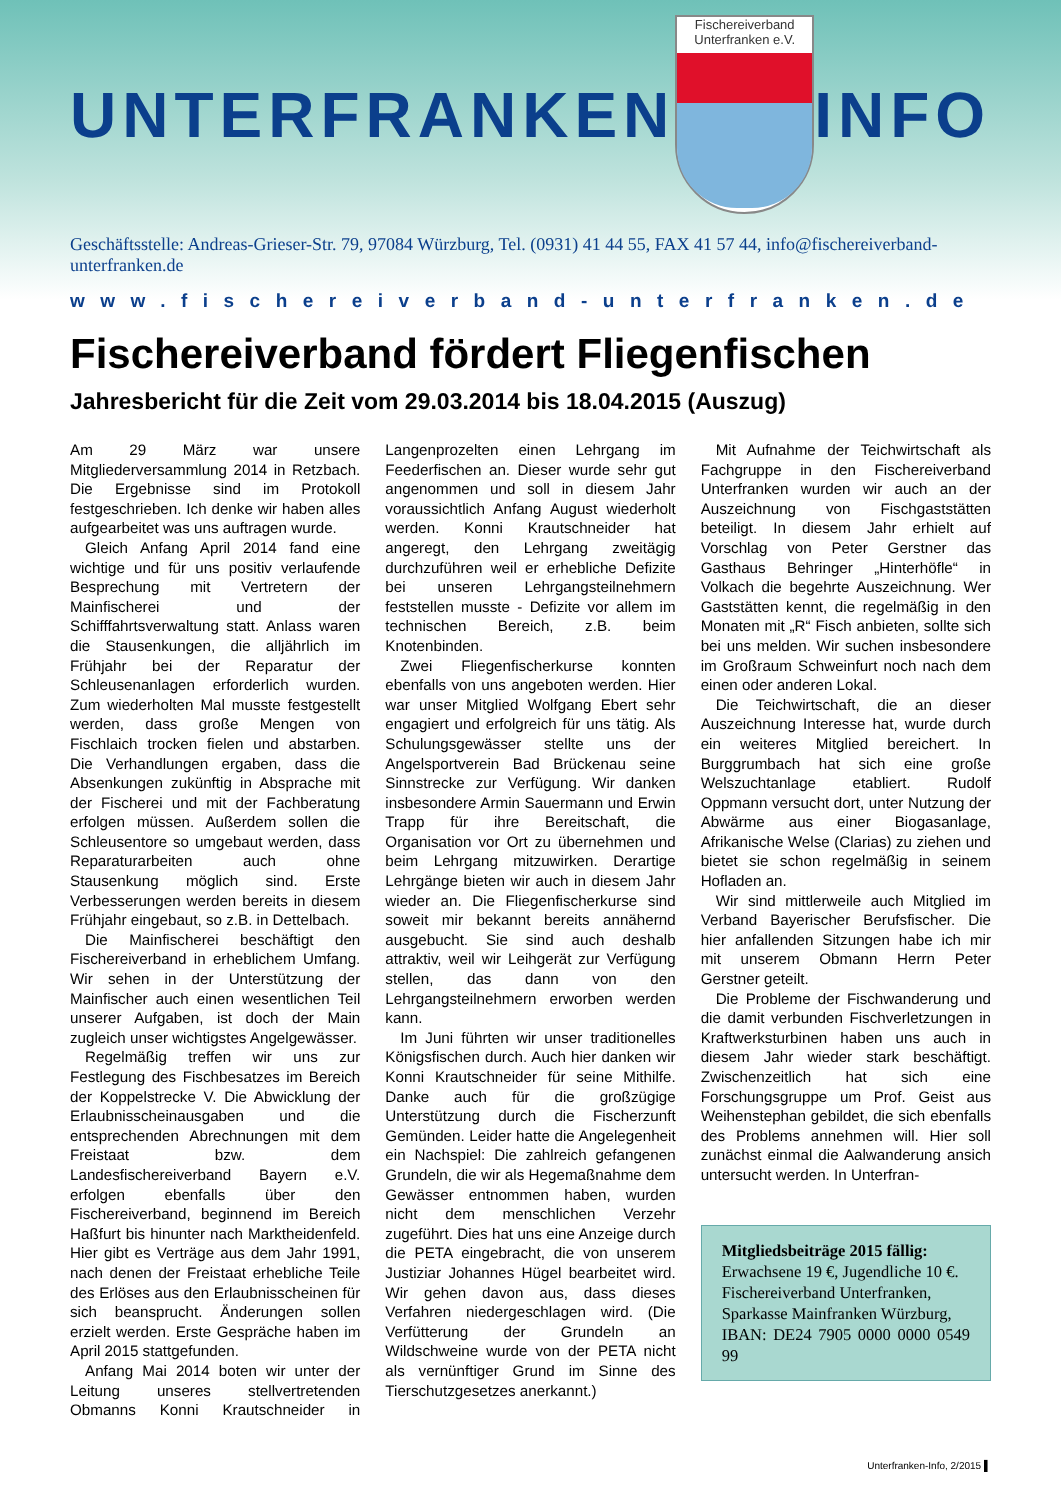UNTERFRANKEN
Fischereiverband
Unterfranken e.V.
INFO
Geschäftsstelle: Andreas-Grieser-Str. 79, 97084 Würzburg, Tel. (0931) 41 44 55, FAX 41 57 44, info@fischereiverband-unterfranken.de
www.fischereiverband-unterfranken.de
Fischereiverband fördert Fliegenfischen
Jahresbericht für die Zeit vom 29.03.2014 bis 18.04.2015 (Auszug)
Am 29 März war unsere Mitgliederversammlung 2014 in Retzbach. Die Ergebnisse sind im Protokoll festgeschrieben. Ich denke wir haben alles aufgearbeitet was uns auftragen wurde.
Gleich Anfang April 2014 fand eine wichtige und für uns positiv verlaufende Besprechung mit Vertretern der Mainfischerei und der Schifffahrtsverwaltung statt. Anlass waren die Stausenkungen, die alljährlich im Frühjahr bei der Reparatur der Schleusenanlagen erforderlich wurden. Zum wiederholten Mal musste festgestellt werden, dass große Mengen von Fischlaich trocken fielen und abstarben. Die Verhandlungen ergaben, dass die Absenkungen zukünftig in Absprache mit der Fischerei und mit der Fachberatung erfolgen müssen. Außerdem sollen die Schleusentore so umgebaut werden, dass Reparaturarbeiten auch ohne Stausenkung möglich sind. Erste Verbesserungen werden bereits in diesem Frühjahr eingebaut, so z.B. in Dettelbach.
Die Mainfischerei beschäftigt den Fischereiverband in erheblichem Umfang. Wir sehen in der Unterstützung der Mainfischer auch einen wesentlichen Teil unserer Aufgaben, ist doch der Main zugleich unser wichtigstes Angelgewässer.
Regelmäßig treffen wir uns zur Festlegung des Fischbesatzes im Bereich der Koppelstrecke V. Die Abwicklung der Erlaubnisscheinausgaben und die entsprechenden Abrechnungen mit dem Freistaat bzw. dem Landesfischereiverband Bayern e.V. erfolgen ebenfalls über den Fischereiverband, beginnend im Bereich Haßfurt bis hinunter nach Marktheidenfeld. Hier gibt es Verträge aus dem Jahr 1991, nach denen der Freistaat erhebliche Teile des Erlöses aus den Erlaubnisscheinen für sich beansprucht. Änderungen sollen erzielt werden. Erste Gespräche haben im April 2015 stattgefunden.
Anfang Mai 2014 boten wir unter der Leitung unseres stellvertretenden Obmanns Konni Krautschneider in Langenprozelten einen Lehrgang im Feederfischen an. Dieser wurde sehr gut angenommen und soll in diesem Jahr voraussichtlich Anfang August wiederholt werden. Konni Krautschneider hat angeregt, den Lehrgang zweitägig durchzuführen weil er erhebliche Defizite bei unseren Lehrgangsteilnehmern feststellen musste - Defizite vor allem im technischen Bereich, z.B. beim Knotenbinden.
Zwei Fliegenfischerkurse konnten ebenfalls von uns angeboten werden. Hier war unser Mitglied Wolfgang Ebert sehr engagiert und erfolgreich für uns tätig. Als Schulungsgewässer stellte uns der Angelsportverein Bad Brückenau seine Sinnstrecke zur Verfügung. Wir danken insbesondere Armin Sauermann und Erwin Trapp für ihre Bereitschaft, die Organisation vor Ort zu übernehmen und beim Lehrgang mitzuwirken. Derartige Lehrgänge bieten wir auch in diesem Jahr wieder an. Die Fliegenfischerkurse sind soweit mir bekannt bereits annähernd ausgebucht. Sie sind auch deshalb attraktiv, weil wir Leihgerät zur Verfügung stellen, das dann von den Lehrgangsteilnehmern erworben werden kann.
Im Juni führten wir unser traditionelles Königsfischen durch. Auch hier danken wir Konni Krautschneider für seine Mithilfe. Danke auch für die großzügige Unterstützung durch die Fischerzunft Gemünden. Leider hatte die Angelegenheit ein Nachspiel: Die zahlreich gefangenen Grundeln, die wir als Hegemaßnahme dem Gewässer entnommen haben, wurden nicht dem menschlichen Verzehr zugeführt. Dies hat uns eine Anzeige durch die PETA eingebracht, die von unserem Justiziar Johannes Hügel bearbeitet wird. Wir gehen davon aus, dass dieses Verfahren niedergeschlagen wird. (Die Verfütterung der Grundeln an Wildschweine wurde von der PETA nicht als vernünftiger Grund im Sinne des Tierschutzgesetzes anerkannt.)
Mit Aufnahme der Teichwirtschaft als Fachgruppe in den Fischereiverband Unterfranken wurden wir auch an der Auszeichnung von Fischgaststätten beteiligt. In diesem Jahr erhielt auf Vorschlag von Peter Gerstner das Gasthaus Behringer „Hinterhöfle“ in Volkach die begehrte Auszeichnung. Wer Gaststätten kennt, die regelmäßig in den Monaten mit „R“ Fisch anbieten, sollte sich bei uns melden. Wir suchen insbesondere im Großraum Schweinfurt noch nach dem einen oder anderen Lokal.
Die Teichwirtschaft, die an dieser Auszeichnung Interesse hat, wurde durch ein weiteres Mitglied bereichert. In Burggrumbach hat sich eine große Welszuchtanlage etabliert. Rudolf Oppmann versucht dort, unter Nutzung der Abwärme aus einer Biogasanlage, Afrikanische Welse (Clarias) zu ziehen und bietet sie schon regelmäßig in seinem Hofladen an.
Wir sind mittlerweile auch Mitglied im Verband Bayerischer Berufsfischer. Die hier anfallenden Sitzungen habe ich mir mit unserem Obmann Herrn Peter Gerstner geteilt.
Die Probleme der Fischwanderung und die damit verbunden Fischverletzungen in Kraftwerksturbinen haben uns auch in diesem Jahr wieder stark beschäftigt. Zwischenzeitlich hat sich eine Forschungsgruppe um Prof. Geist aus Weihenstephan gebildet, die sich ebenfalls des Problems annehmen will. Hier soll zunächst einmal die Aalwanderung ansich untersucht werden. In Unterfran-
Mitgliedsbeiträge 2015 fällig:
Erwachsene 19 €, Jugendliche 10 €.
Fischereiverband Unterfranken,
Sparkasse Mainfranken Würzburg,
IBAN: DE24 7905 0000 0000 0549 99
Unterfranken-Info, 2/2015 ▌